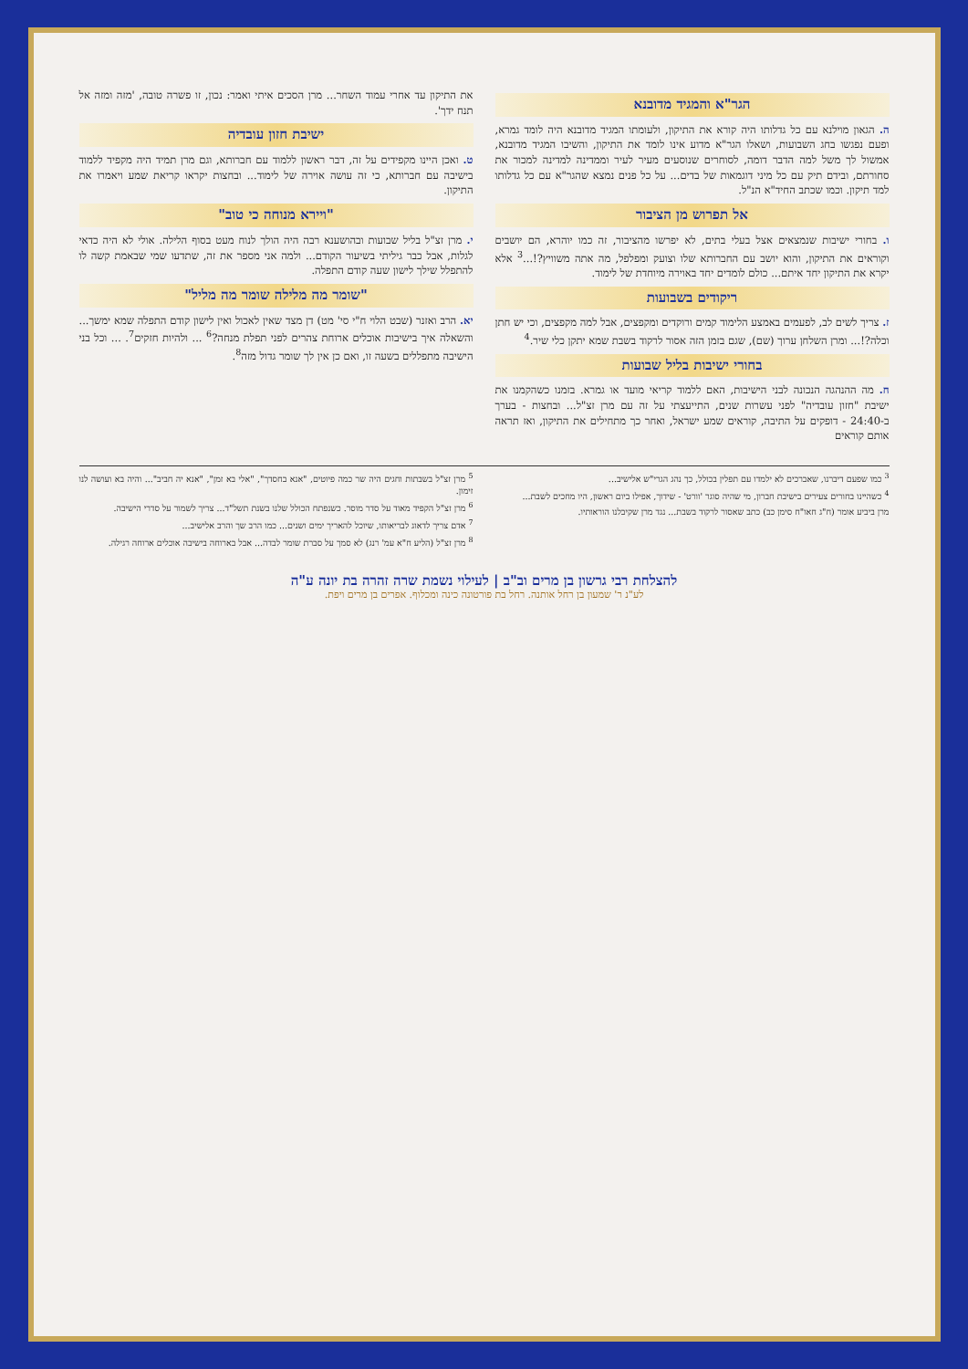הגר"א והמגיד מדובנא
ה. הגאון מוילנא עם כל גדלותו היה קורא את התיקון, ולעומתו המגיד מדובנא היה לומד גמרא, ופעם נפגשו בחג השבועות, ושאלו הגר"א מדוע אינו לומד את התיקון, והשיבו המגיד מדובנא, אמשול לך משל למה הדבר דומה, לסוחרים שנוסעים מעיר לעיר וממדינה למדינה למכור את סחורתם, ובידם תיק עם כל מיני דוגמאות של בדים... על כל פנים נמצא שהגר"א עם כל גדלותו למד תיקון. וכמו שכתב החיד"א הנ"ל.
אל תפרוש מן הציבור
ו. בחורי ישיבות שנמצאים אצל בעלי בתים, לא יפרשו מהציבור, זה כמו יוהרא, הם יושבים וקוראים את התיקון, והוא יושב עם החברותא שלו וצועק ומפלפל, מה אתה משוויץ?!...<sup>3</sup> אלא יקרא את התיקון יחד איתם... כולם לומדים יחד באוירה מיוחדת של לימוד.
ריקודים בשבועות
ז. צריך לשים לב, לפעמים באמצע הלימוד קמים ורוקדים ומקפצים, אבל למה מקפצים, וכי יש חתן וכלה?!... ומרן השלחן ערוך (שם), שגם בזמן הזה אסור לרקוד בשבת שמא יתקן כלי שיר.<sup>4</sup>
בחורי ישיבות בליל שבועות
ח. מה ההנהגה הנכונה לבני הישיבות, האם ללמוד קריאי מועד או גמרא. בזמנו כשהקמנו את ישיבת "חזון עובדיה" לפני עשרות שנים, התייעצתי על זה עם מרן זצ"ל... ובחצות - בערך ב-24:40 - דופקים על התיבה, קוראים שמע ישראל, ואחר כך מתחילים את התיקון, ואז תראה אותם קוראים
את התיקון עד אחרי עמוד השחר... מרן הסכים איתי ואמר: נכון, זו פשרה טובה, 'מזה ומזה אל תנח ידך'.
ישיבת חזון עובדיה
ט. ואכן היינו מקפידים על זה, דבר ראשון ללמוד עם חברותא, וגם מרן תמיד היה מקפיד ללמוד בישיבה עם חברותא, כי זה עושה אוירה של לימוד... ובחצות יקראו קריאת שמע ויאמרו את התיקון.
"ויירא מנוחה כי טוב"
י. מרן זצ"ל בליל שבועות ובהושענא רבה היה הולך לנוח מעט בסוף הלילה. אולי לא היה כדאי לגלות, אבל כבר גיליתי בשיעור הקודם... ולמה אני מספר את זה, שתדעו שמי שבאמת קשה לו להתפלל שילך לישון שעה קודם התפלה.
"שומר מה מלילה שומר מה מליל"
יא. הרב ואזנר (שבט הלוי ח"י סי' מט) דן מצד שאין לאכול ואין לישון קודם התפלה שמא ימשך... והשאלה איך בישיבות אוכלים ארוחת צהרים לפני תפלת מנחה?<sup>6</sup> ... ולהיות חזקים<sup>7</sup>. ... וכל בני הישיבה מתפללים בשעה זו, ואם כן אין לך שומר גדול מזה<sup>8</sup>.
<sup>3</sup> כמו שפעם דיברנו, שאברכים לא ילמדו עם תפלין בכולל, כך נהג הגרי"ש אלישיב...
<sup>4</sup> כשהיינו בחורים צעירים בישיבת חברון, מי שהיה סוגר 'וורט' - שידוך, אפילו ביום ראשון, היו מחכים לשבת...
מרן ביביע אומר (ח"ג חאו"ח סימן כב) כתב שאסור לרקוד בשבת... נגד מרן שקיבלנו הוראותיו.
<sup>5</sup> מרן זצ"ל בשבתות וחגים היה שר כמה פיוטים, "אנא בחסדך", "אלי בא זמן", "אנא יה חביב"... והיה בא ועושה לנו זימון.
<sup>6</sup> מרן זצ"ל הקפיד מאוד על סדר מוסר. כשנפתח הכולל שלנו בשנת תשל"ד... צריך לשמור על סדרי הישיבה.
<sup>7</sup> אדם צריך לדאוג לבריאותו, שיוכל להאריך ימים ושנים... כמו הרב שך והרב אלישיב...
<sup>8</sup> מרן זצ"ל (הליע ח"א עמ' רנג) לא סמך על סברת שומר לבדה... אבל בארוחה בישיבה אוכלים ארוחה רגילה.
להצלחת רבי גרשון בן מרים וב"ב | לעילוי נשמת שרה זהרה בת יונה ע"ה
לע"נ ר' שמעון בן רחל אותנה. רחל בת פורטונה כינה ומכלוף. אפרים בן מרים ויפת.